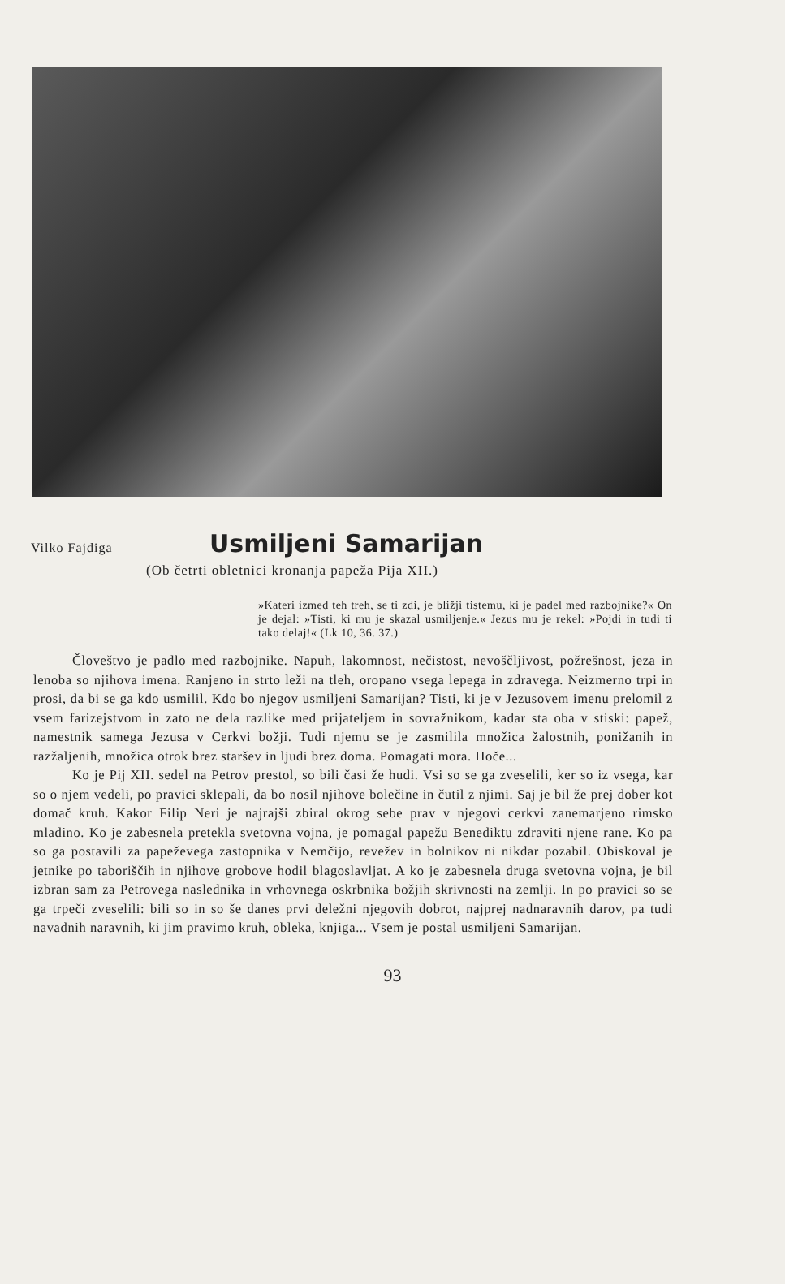Vilko Fajdiga
Usmiljeni Samarijan
(Ob četrti obletnici kronanja papeža Pija XII.)
»Kateri izmed teh treh, se ti zdi, je bližji tistemu, ki je padel med razbojnike?« On je dejal: »Tisti, ki mu je skazal usmiljenje.« Jezus mu je rekel: »Pojdi in tudi ti tako delaj!« (Lk 10, 36. 37.)
Človeštvo je padlo med razbojnike. Napuh, lakomnost, nečistost, nevoščljivost, požrešnost, jeza in lenoba so njihova imena. Ranjeno in strto leži na tleh, oropano vsega lepega in zdravega. Neizmerno trpi in prosi, da bi se ga kdo usmilil. Kdo bo njegov usmiljeni Samarijan? Tisti, ki je v Jezusovem imenu prelomil z vsem farizejstvom in zato ne dela razlike med prijateljem in sovražnikom, kadar sta oba v stiski: papež, namestnik samega Jezusa v Cerkvi božji. Tudi njemu se je zasmililа množica žalostnih, ponižanih in razžaljenih, množica otrok brez staršev in ljudi brez doma. Pomagati mora. Hoče...
Ko je Pij XII. sedel na Petrov prestol, so bili časi že hudi. Vsi so se ga zveselili, ker so iz vsega, kar so o njem vedeli, po pravici sklepali, da bo nosil njihove bolečine in čutil z njimi. Saj je bil že prej dober kot domač kruh. Kakor Filip Neri je najrajši zbiral okrog sebe prav v njegovi cerkvi zanemarjeno rimsko mladino. Ko je zabesnela pretekla svetovna vojna, je pomagal papežu Benediktu zdraviti njene rane. Ko pa so ga postavili za papeževega zastopnika v Nemčijo, revežev in bolnikov ni nikdar pozabil. Obiskoval je jetnike po taboriščih in njihove grobove hodil blagoslavljat. A ko je zabesnela druga svetovna vojna, je bil izbran sam za Petrovega naslednika in vrhovnega oskrbnika božjih skrivnosti na zemlji. In po pravici so se ga trpeči zveselili: bili so in so še danes prvi deležni njegovih dobrot, najprej nadnaravnih darov, pa tudi navadnih naravnih, ki jim pravimo kruh, obleka, knjiga... Vsem je postal usmiljeni Samarijan.
93